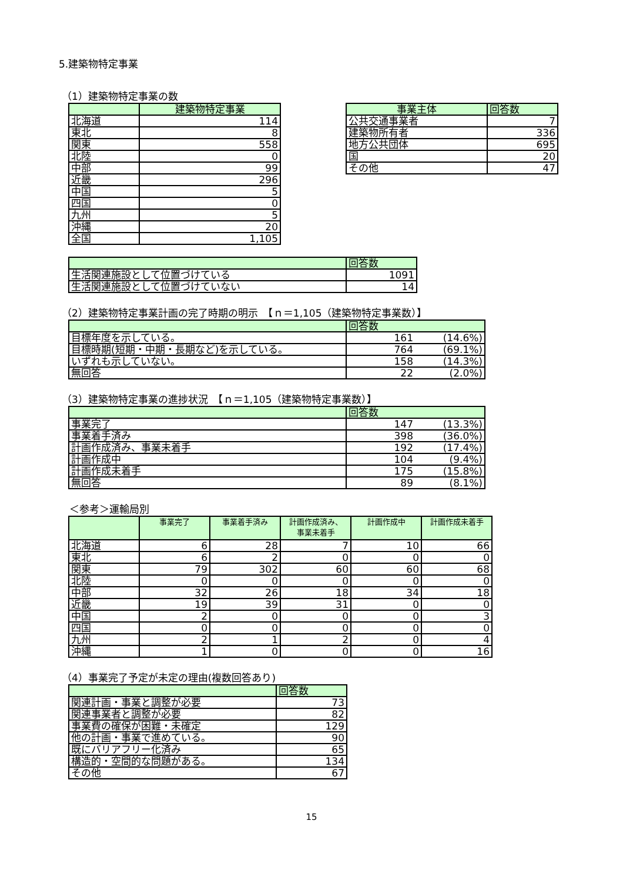5.建築物特定事業
（1）建築物特定事業の数
| | 建築物特定事業 |
| --- | --- |
| 北海道 | 114 |
| 東北 | 8 |
| 関東 | 558 |
| 北陸 | 0 |
| 中部 | 99 |
| 近畿 | 296 |
| 中国 | 5 |
| 四国 | 0 |
| 九州 | 5 |
| 沖縄 | 20 |
| 全国 | 1,105 |
| 事業主体 | 回答数 |
| --- | --- |
| 公共交通事業者 | 7 |
| 建築物所有者 | 336 |
| 地方公共団体 | 695 |
| 国 | 20 |
| その他 | 47 |
| | 回答数 |
| --- | --- |
| 生活関連施設として位置づけている | 1091 |
| 生活関連施設として位置づけていない | 14 |
（2）建築物特定事業計画の完了時期の明示　【ｎ＝1,105（建築物特定事業数）】
| | 回答数 | |
| --- | --- | --- |
| 目標年度を示している。 | 161 | (14.6%) |
| 目標時期(短期・中期・長期など)を示している。 | 764 | (69.1%) |
| いずれも示していない。 | 158 | (14.3%) |
| 無回答 | 22 | (2.0%) |
（3）建築物特定事業の進捗状況　【ｎ＝1,105（建築物特定事業数）】
| | 回答数 | |
| --- | --- | --- |
| 事業完了 | 147 | (13.3%) |
| 事業着手済み | 398 | (36.0%) |
| 計画作成済み、事業未着手 | 192 | (17.4%) |
| 計画作成中 | 104 | (9.4%) |
| 計画作成未着手 | 175 | (15.8%) |
| 無回答 | 89 | (8.1%) |
＜参考＞運輸局別
| | 事業完了 | 事業着手済み | 計画作成済み、 事業未着手 | 計画作成中 | 計画作成未着手 |
| --- | --- | --- | --- | --- | --- |
| 北海道 | 6 | 28 | 7 | 10 | 66 |
| 東北 | 6 | 2 | 0 | 0 | 0 |
| 関東 | 79 | 302 | 60 | 60 | 68 |
| 北陸 | 0 | 0 | 0 | 0 | 0 |
| 中部 | 32 | 26 | 18 | 34 | 18 |
| 近畿 | 19 | 39 | 31 | 0 | 0 |
| 中国 | 2 | 0 | 0 | 0 | 3 |
| 四国 | 0 | 0 | 0 | 0 | 0 |
| 九州 | 2 | 1 | 2 | 0 | 4 |
| 沖縄 | 1 | 0 | 0 | 0 | 16 |
（4）事業完了予定が未定の理由(複数回答あり)
| | 回答数 |
| --- | --- |
| 関連計画・事業と調整が必要 | 73 |
| 関連事業者と調整が必要 | 82 |
| 事業費の確保が困難・未確定 | 129 |
| 他の計画・事業で進めている。 | 90 |
| 既にバリアフリー化済み | 65 |
| 構造的・空間的な問題がある。 | 134 |
| その他 | 67 |
15